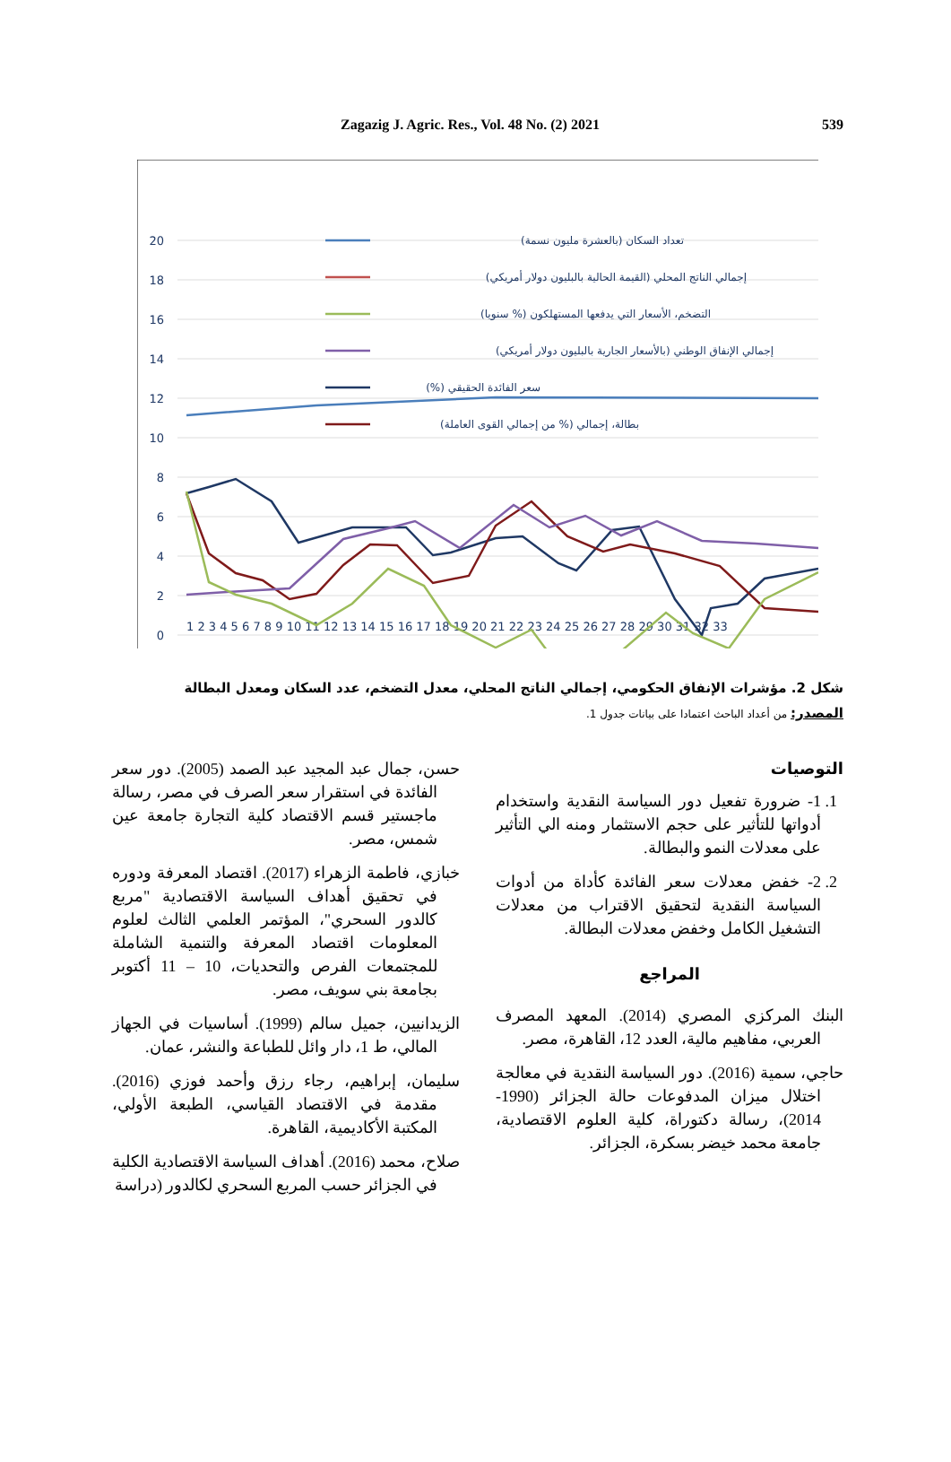Zagazig J. Agric. Res., Vol. 48 No. (2) 2021 539
20
18
16
14
12
10
8
6
4
2
0
1 2 3 4 5 6 7 8 9 10 11 12 13 14 15 16 17 18 19 20 21 22 23 24 25 26 27 28 29 30 31 32 33
تعداد السكان (بالعشرة مليون نسمة)
إجمالي الناتج المحلي (القيمة الحالية بالبليون دولار أمريكي)
التضخم، الأسعار التي يدفعها المستهلكون (% سنويا)
إجمالي الإنفاق الوطني (بالأسعار الجارية بالبليون دولار أمريكي)
سعر الفائدة الحقيقي (%)
بطالة، إجمالي (% من إجمالي القوى العاملة)
شكل 2. مؤشرات الإنفاق الحكومي، إجمالي الناتج المحلي، معدل التضخم، عدد السكان ومعدل البطالة
المصدر: من أعداد الباحث اعتمادا على بيانات جدول 1.
التوصيات
1. 1- ضرورة تفعيل دور السياسة النقدية واستخدام أدواتها للتأثير على حجم الاستثمار ومنه الي التأثير على معدلات النمو والبطالة.
2. 2- خفض معدلات سعر الفائدة كأداة من أدوات السياسة النقدية لتحقيق الاقتراب من معدلات التشغيل الكامل وخفض معدلات البطالة.
المراجع
البنك المركزي المصري (2014). المعهد المصرف العربي، مفاهيم مالية، العدد 12، القاهرة، مصر.
حاجي، سمية (2016). دور السياسة النقدية في معالجة اختلال ميزان المدفوعات حالة الجزائر (1990-2014)، رسالة دكتوراة، كلية العلوم الاقتصادية، جامعة محمد خيضر بسكرة، الجزائر.
حسن، جمال عبد المجيد عبد الصمد (2005). دور سعر الفائدة في استقرار سعر الصرف في مصر، رسالة ماجستير قسم الاقتصاد كلية التجارة جامعة عين شمس، مصر.
خبازي، فاطمة الزهراء (2017). اقتصاد المعرفة ودوره في تحقيق أهداف السياسة الاقتصادية "مربع كالدور السحري"، المؤتمر العلمي الثالث لعلوم المعلومات اقتصاد المعرفة والتنمية الشاملة للمجتمعات الفرص والتحديات، 10 – 11 أكتوبر بجامعة بني سويف، مصر.
الزيدانيين، جميل سالم (1999). أساسيات في الجهاز المالي، ط 1، دار وائل للطباعة والنشر، عمان.
سليمان، إبراهيم، رجاء رزق وأحمد فوزي (2016). مقدمة في الاقتصاد القياسي، الطبعة الأولي، المكتبة الأكاديمية، القاهرة.
صلاح، محمد (2016). أهداف السياسة الاقتصادية الكلية في الجزائر حسب المربع السحري لكالدور (دراسة